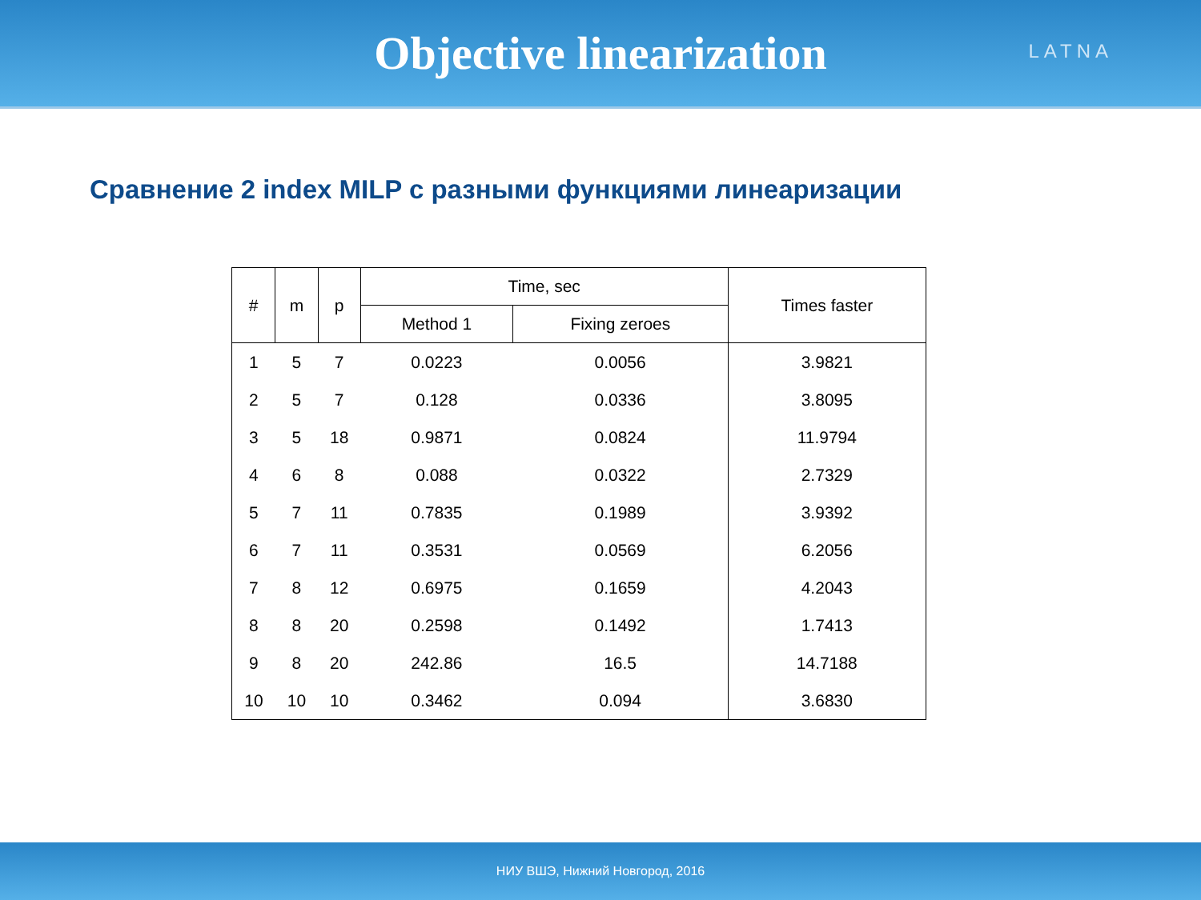Objective linearization
LATNA
Сравнение 2 index MILP с разными функциями линеаризации
| # | m | p | Time, sec | | Times faster |
| --- | --- | --- | --- | --- | --- |
| | | | Method 1 | Fixing zeroes | |
| 1 | 5 | 7 | 0.0223 | 0.0056 | 3.9821 |
| 2 | 5 | 7 | 0.128 | 0.0336 | 3.8095 |
| 3 | 5 | 18 | 0.9871 | 0.0824 | 11.9794 |
| 4 | 6 | 8 | 0.088 | 0.0322 | 2.7329 |
| 5 | 7 | 11 | 0.7835 | 0.1989 | 3.9392 |
| 6 | 7 | 11 | 0.3531 | 0.0569 | 6.2056 |
| 7 | 8 | 12 | 0.6975 | 0.1659 | 4.2043 |
| 8 | 8 | 20 | 0.2598 | 0.1492 | 1.7413 |
| 9 | 8 | 20 | 242.86 | 16.5 | 14.7188 |
| 10 | 10 | 10 | 0.3462 | 0.094 | 3.6830 |
НИУ ВШЭ, Нижний Новгород, 2016